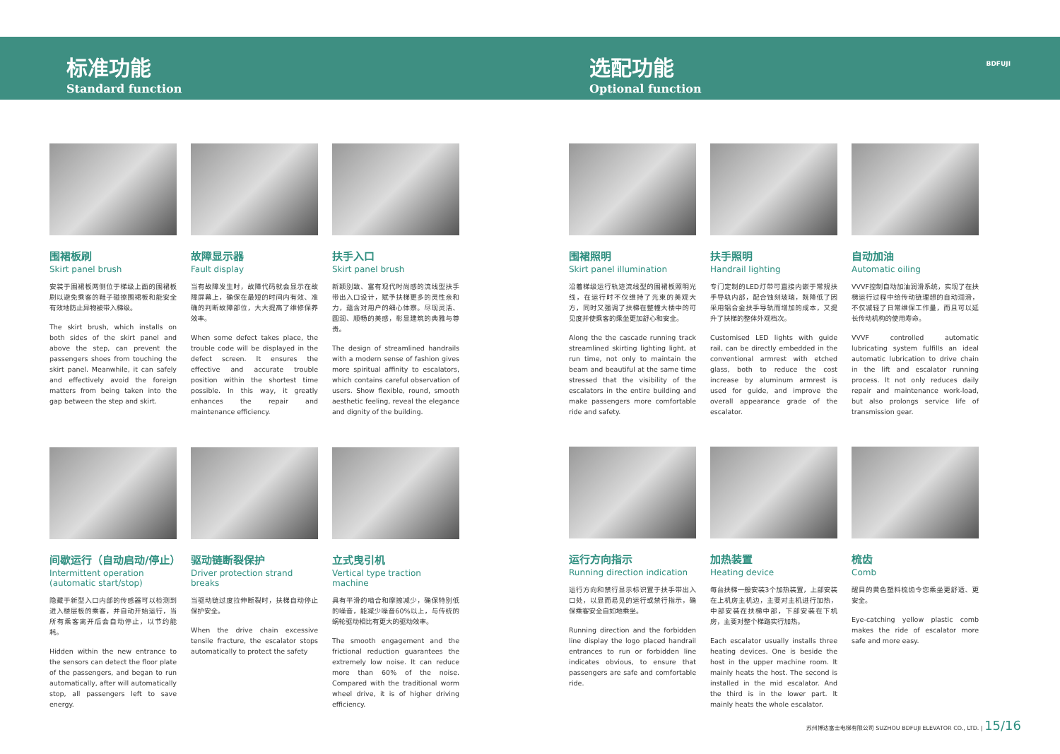标准功能
Standard function
选配功能
Optional function
BDFUJI
围裙板刷
Skirt panel brush
安装于围裙板两侧位于梯级上面的围裙板刷以避免乘客的鞋子碰擦围裙板和能安全有效地防止异物被带入梯级。
The skirt brush, which installs on both sides of the skirt panel and above the step, can prevent the passengers shoes from touching the skirt panel. Meanwhile, it can safely and effectively avoid the foreign matters from being taken into the gap between the step and skirt.
故障显示器
Fault display
当有故障发生时，故障代码就会显示在故障屏幕上，确保在最短的时间内有效、准确的判断故障部位，大大提高了维修保养效率。
When some defect takes place, the trouble code will be displayed in the defect screen. It ensures the effective and accurate trouble position within the shortest time possible. In this way, it greatly enhances the repair and maintenance efficiency.
扶手入口
Skirt panel brush
新颖别致、富有现代时尚感的流线型扶手带出入口设计，赋予扶梯更多的灵性亲和力，蕴含对用户的细心体察。尽现灵活、圆润、顺畅的美感，彰显建筑的典雅与尊贵。
The design of streamlined handrails with a modern sense of fashion gives more spiritual affinity to escalators, which contains careful observation of users. Show flexible, round, smooth aesthetic feeling, reveal the elegance and dignity of the building.
间歇运行（自动启动/停止）
Intermittent operation (automatic start/stop)
隐藏于新型入口内部的传感器可以检测到进入楼层板的乘客，并自动开始运行，当所有乘客离开后会自动停止，以节约能耗。
Hidden within the new entrance to the sensors can detect the floor plate of the passengers, and began to run automatically, after will automatically stop, all passengers left to save energy.
驱动链断裂保护
Driver protection strand breaks
当驱动链过度拉伸断裂时，扶梯自动停止保护安全。
When the drive chain excessive tensile fracture, the escalator stops automatically to protect the safety
立式曳引机
Vertical type traction machine
具有平滑的啮合和摩擦减少，确保特别低的噪音，能减少噪音60%以上，与传统的蜗轮驱动相比有更大的驱动效率。
The smooth engagement and the frictional reduction guarantees the extremely low noise. It can reduce more than 60% of the noise. Compared with the traditional worm wheel drive, it is of higher driving efficiency.
围裙照明
Skirt panel illumination
沿着梯级运行轨迹流线型的围裙板照明光线，在运行时不仅维持了光束的美观大方，同时又强调了扶梯在整幢大楼中的可见度并使乘客的乘坐更加舒心和安全。
Along the the cascade running track streamlined skirting lighting light, at run time, not only to maintain the beam and beautiful at the same time stressed that the visibility of the escalators in the entire building and make passengers more comfortable ride and safety.
扶手照明
Handrail lighting
专门定制的LED灯带可直接内嵌于常规扶手导轨内部，配合蚀刻玻璃，既降低了因采用铝合金扶手导轨而增加的成本，又提升了扶梯的整体外观档次。
Customised LED lights with guide rail, can be directly embedded in the conventional armrest with etched glass, both to reduce the cost increase by aluminum armrest is used for guide, and improve the overall appearance grade of the escalator.
自动加油
Automatic oiling
VVVF控制自动加油润滑系统，实现了在扶梯运行过程中给传动链理想的自动润滑，不仅减轻了日常维保工作量，而且可以延长传动机构的使用寿命。
VVVF controlled automatic lubricating system fulfills an ideal automatic lubrication to drive chain in the lift and escalator running process. It not only reduces daily repair and maintenance work-load, but also prolongs service life of transmission gear.
运行方向指示
Running direction indication
运行方向和禁行显示标识置于扶手带出入口处，以显而易见的运行或禁行指示，确保乘客安全自如地乘坐。
Running direction and the forbidden line display the logo placed handrail entrances to run or forbidden line indicates obvious, to ensure that passengers are safe and comfortable ride.
加热装置
Heating device
每台扶梯一般安装3个加热装置，上部安装在上机房主机边，主要对主机进行加热，中部安装在扶梯中部，下部安装在下机房，主要对整个梯路实行加热。
Each escalator usually installs three heating devices. One is beside the host in the upper machine room. It mainly heats the host. The second is installed in the mid escalator. And the third is in the lower part. It mainly heats the whole escalator.
梳齿
Comb
醒目的黄色塑料梳齿令您乘坐更舒适、更安全。
Eye-catching yellow plastic comb makes the ride of escalator more safe and more easy.
苏州博达富士电梯有限公司 SUZHOU BDFUJI ELEVATOR CO., LTD. | 15/16